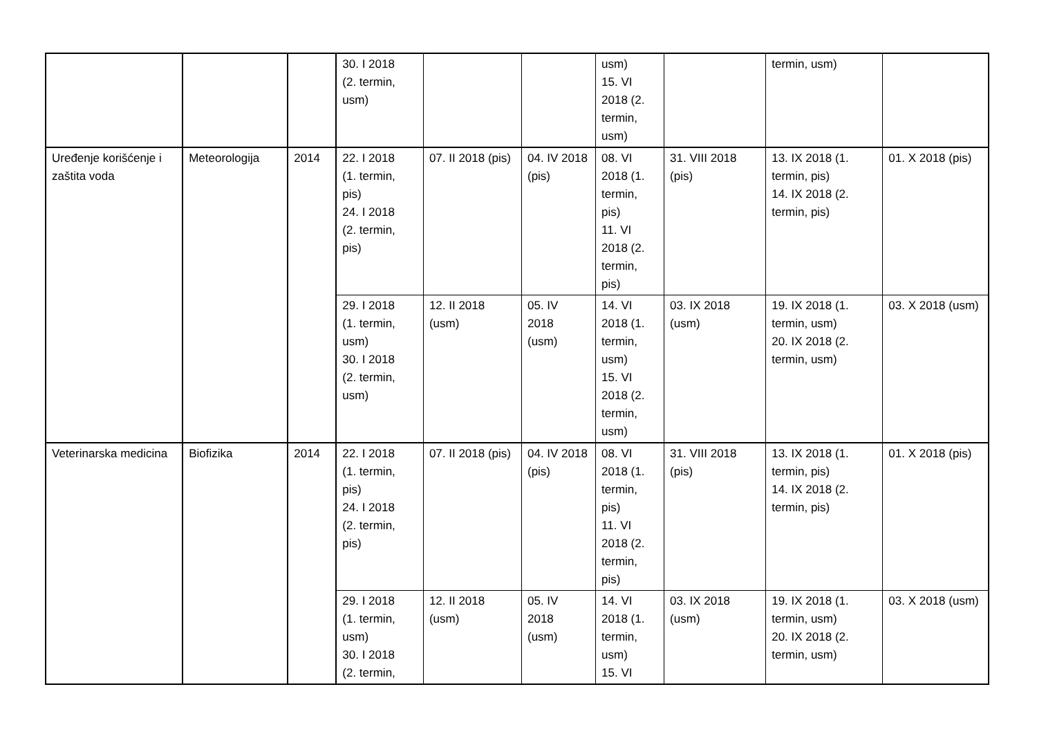| | | | 30. I 2018 (2. termin, usm) | | | usm) 15. VI 2018 (2. termin, usm) | | termin, usm) | |
| Uređenje korišćenje i zaštita voda | Meteorologija | 2014 | 22. I 2018 (1. termin, pis) 24. I 2018 (2. termin, pis) | 07. II 2018 (pis) | 04. IV 2018 (pis) | 08. VI 2018 (1. termin, pis) 11. VI 2018 (2. termin, pis) | 31. VIII 2018 (pis) | 13. IX 2018 (1. termin, pis) 14. IX 2018 (2. termin, pis) | 01. X 2018 (pis) |
| | | | 29. I 2018 (1. termin, usm) 30. I 2018 (2. termin, usm) | 12. II 2018 (usm) | 05. IV 2018 (usm) | 14. VI 2018 (1. termin, usm) 15. VI 2018 (2. termin, usm) | 03. IX 2018 (usm) | 19. IX 2018 (1. termin, usm) 20. IX 2018 (2. termin, usm) | 03. X 2018 (usm) |
| Veterinarska medicina | Biofizika | 2014 | 22. I 2018 (1. termin, pis) 24. I 2018 (2. termin, pis) | 07. II 2018 (pis) | 04. IV 2018 (pis) | 08. VI 2018 (1. termin, pis) 11. VI 2018 (2. termin, pis) | 31. VIII 2018 (pis) | 13. IX 2018 (1. termin, pis) 14. IX 2018 (2. termin, pis) | 01. X 2018 (pis) |
| | | | 29. I 2018 (1. termin, usm) 30. I 2018 (2. termin, | 12. II 2018 (usm) | 05. IV 2018 (usm) | 14. VI 2018 (1. termin, usm) 15. VI | 03. IX 2018 (usm) | 19. IX 2018 (1. termin, usm) 20. IX 2018 (2. termin, usm) | 03. X 2018 (usm) |